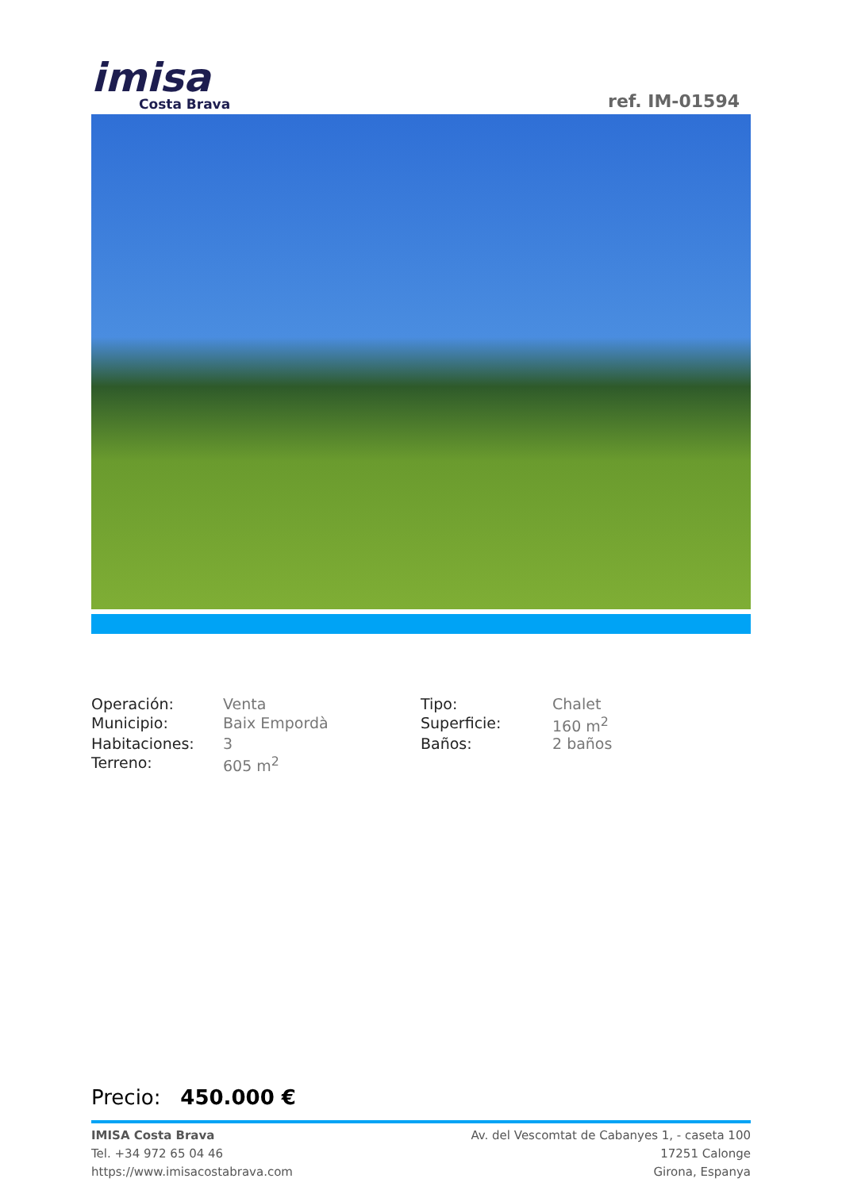imisa
Costa Brava
ref. IM-01594
| Operación: | Venta | Tipo: | Chalet |
| Municipio: | Baix Empordà | Superficie: | 160 m<sup>2</sup> |
| Habitaciones: | 3 | Baños: | 2 baños |
| Terreno: | 605 m<sup>2</sup> | | |
Precio: 450.000 €
IMISA Costa Brava
Tel. +34 972 65 04 46
https://www.imisacostabrava.com
Av. del Vescomtat de Cabanyes 1, - caseta 100
17251 Calonge
Girona, Espanya